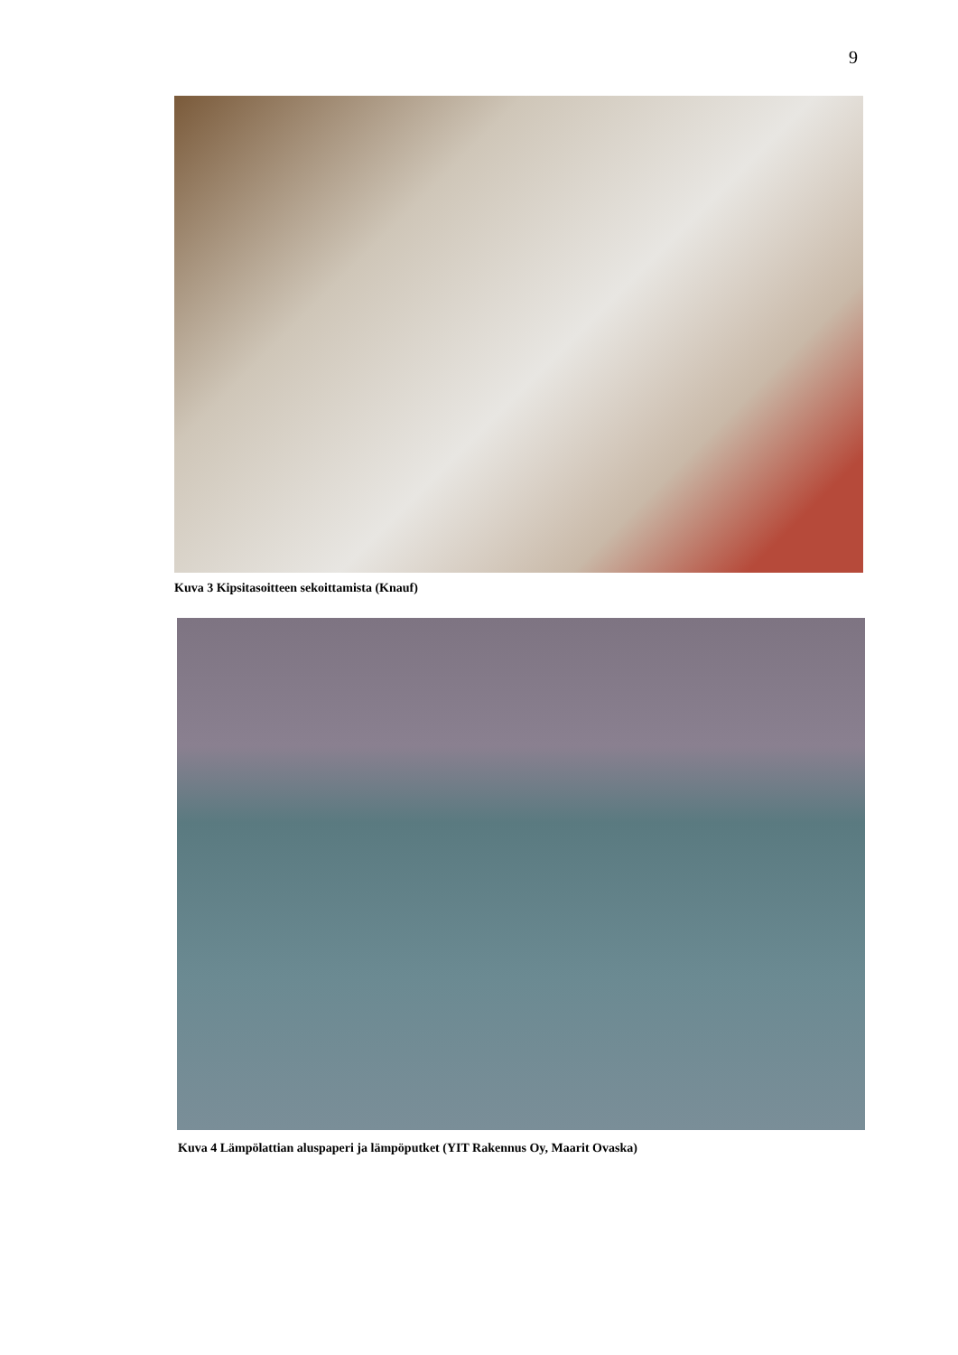9
Kuva 3 Kipsitasoitteen sekoittamista (Knauf)
Kuva 4 Lämpölattian aluspaperi ja lämpöputket (YIT Rakennus Oy, Maarit Ovaska)